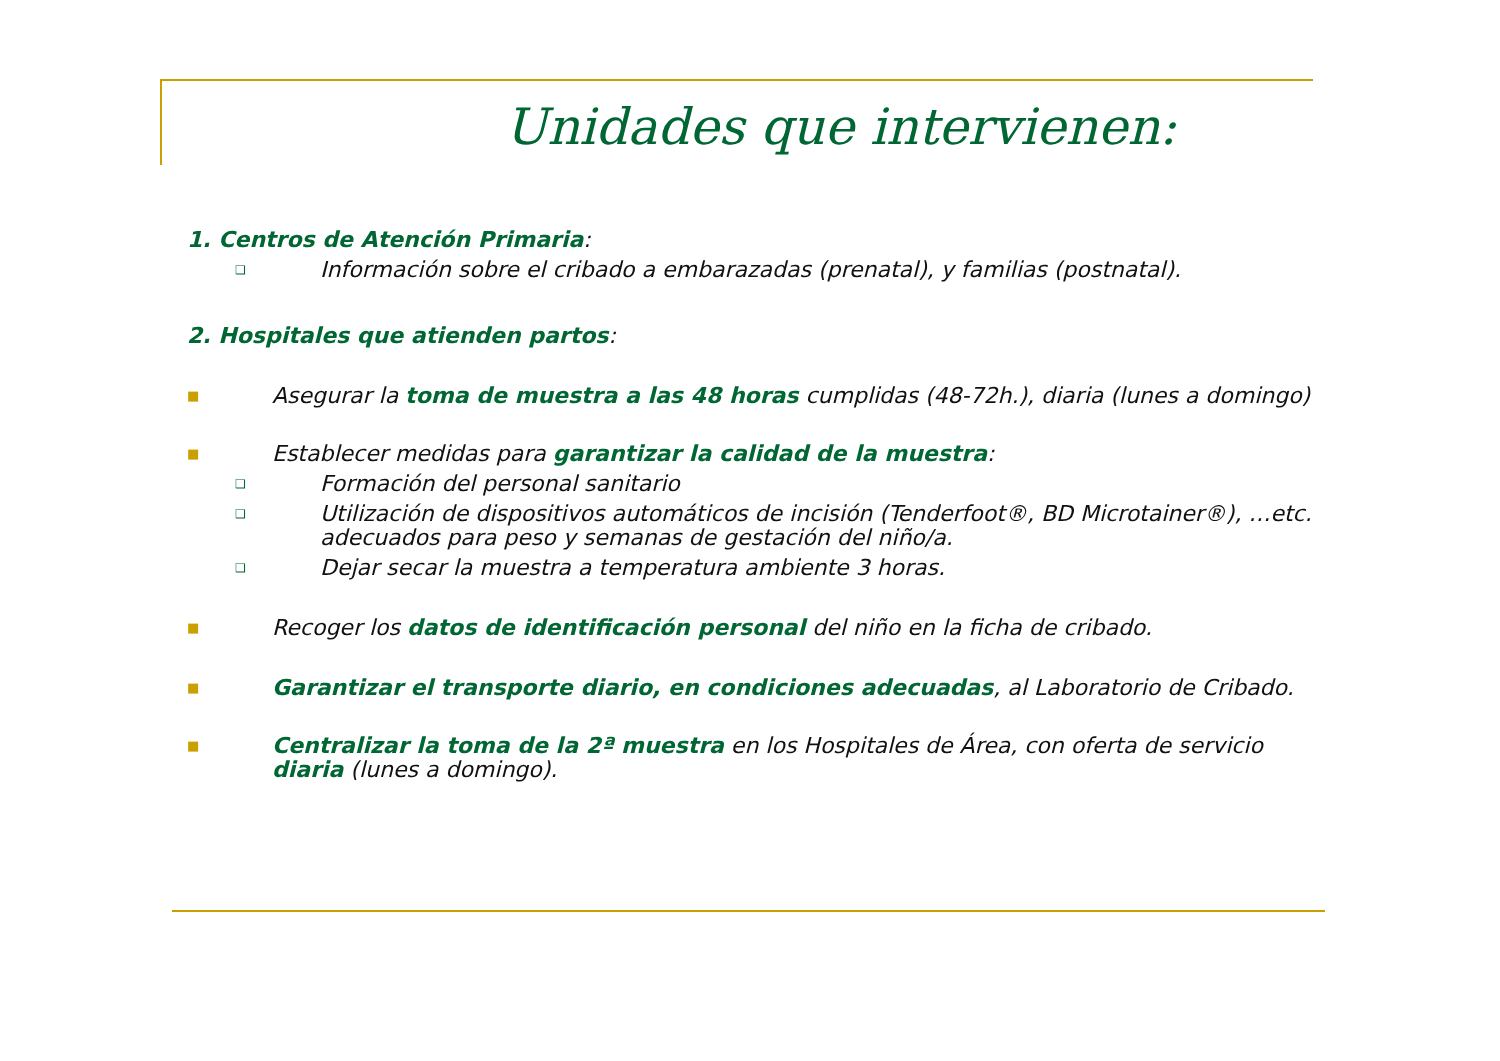Unidades que intervienen:
1. Centros de Atención Primaria:
❑ Información sobre el cribado a embarazadas (prenatal), y familias (postnatal).
2. Hospitales que atienden partos:
■ Asegurar la toma de muestra a las 48 horas cumplidas (48-72h.), diaria (lunes a domingo)
■ Establecer medidas para garantizar la calidad de la muestra:
❑ Formación del personal sanitario
❑ Utilización de dispositivos automáticos de incisión (Tenderfoot®, BD Microtainer®), …etc. adecuados para peso y semanas de gestación del niño/a.
❑ Dejar secar la muestra a temperatura ambiente 3 horas.
■ Recoger los datos de identificación personal del niño en la ficha de cribado.
■ Garantizar el transporte diario, en condiciones adecuadas, al Laboratorio de Cribado.
■ Centralizar la toma de la 2ª muestra en los Hospitales de Área, con oferta de servicio diaria (lunes a domingo).